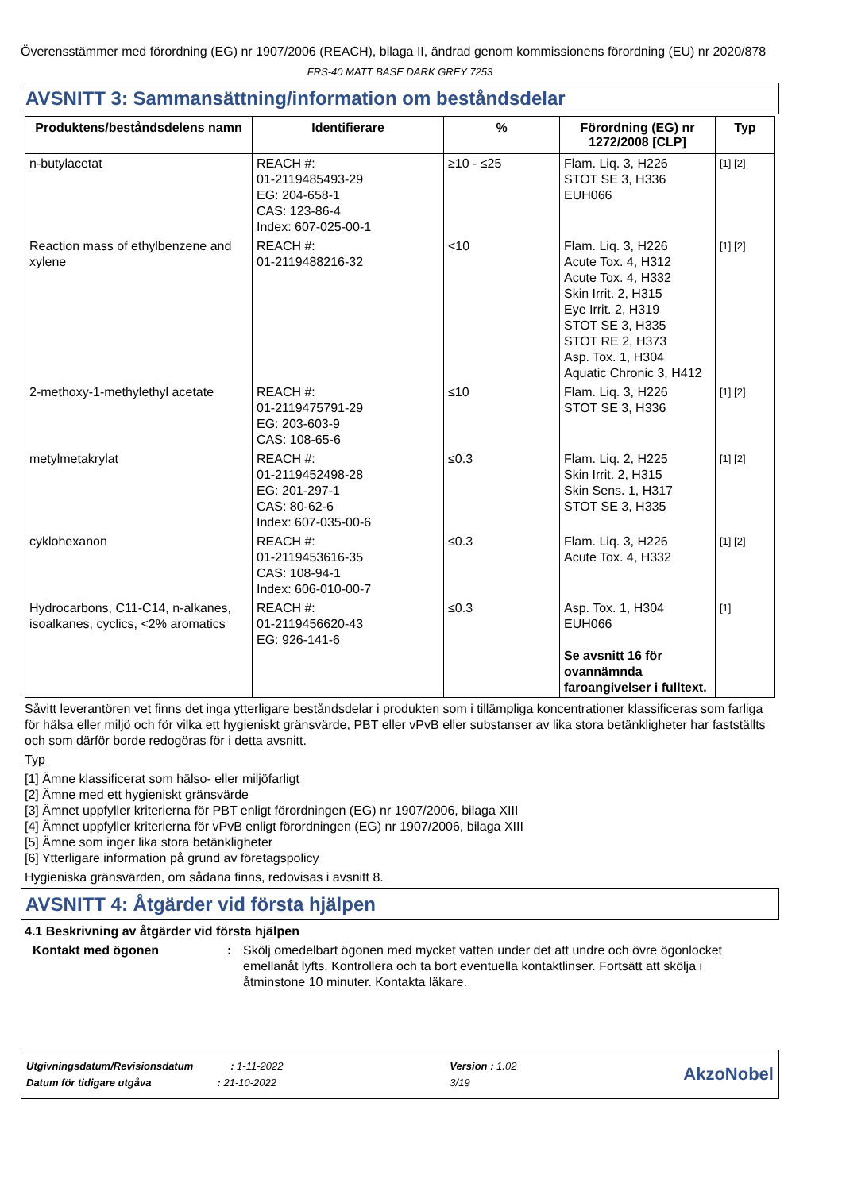Överensstämmer med förordning (EG) nr 1907/2006 (REACH), bilaga II, ändrad genom kommissionens förordning (EU) nr 2020/878
FRS-40 MATT BASE DARK GREY 7253
AVSNITT 3: Sammansättning/information om beståndsdelar
| Produktens/beståndsdelens namn | Identifierare | % | Förordning (EG) nr 1272/2008 [CLP] | Typ |
| --- | --- | --- | --- | --- |
| n-butylacetat | REACH #: 01-2119485493-29 EG: 204-658-1 CAS: 123-86-4 Index: 607-025-00-1 | ≥10 - ≤25 | Flam. Liq. 3, H226 STOT SE 3, H336 EUH066 | [1] [2] |
| Reaction mass of ethylbenzene and xylene | REACH #: 01-2119488216-32 | <10 | Flam. Liq. 3, H226 Acute Tox. 4, H312 Acute Tox. 4, H332 Skin Irrit. 2, H315 Eye Irrit. 2, H319 STOT SE 3, H335 STOT RE 2, H373 Asp. Tox. 1, H304 Aquatic Chronic 3, H412 | [1] [2] |
| 2-methoxy-1-methylethyl acetate | REACH #: 01-2119475791-29 EG: 203-603-9 CAS: 108-65-6 | ≤10 | Flam. Liq. 3, H226 STOT SE 3, H336 | [1] [2] |
| metylmetakrylat | REACH #: 01-2119452498-28 EG: 201-297-1 CAS: 80-62-6 Index: 607-035-00-6 | ≤0.3 | Flam. Liq. 2, H225 Skin Irrit. 2, H315 Skin Sens. 1, H317 STOT SE 3, H335 | [1] [2] |
| cyklohexanon | REACH #: 01-2119453616-35 CAS: 108-94-1 Index: 606-010-00-7 | ≤0.3 | Flam. Liq. 3, H226 Acute Tox. 4, H332 | [1] [2] |
| Hydrocarbons, C11-C14, n-alkanes, isoalkanes, cyclics, <2% aromatics | REACH #: 01-2119456620-43 EG: 926-141-6 | ≤0.3 | Asp. Tox. 1, H304 EUH066 Se avsnitt 16 för ovannämnda faroangivelser i fulltext. | [1] |
Såvitt leverantören vet finns det inga ytterligare beståndsdelar i produkten som i tillämpliga koncentrationer klassificeras som farliga för hälsa eller miljö och för vilka ett hygieniskt gränsvärde, PBT eller vPvB eller substanser av lika stora betänkligheter har fastställts och som därför borde redogöras för i detta avsnitt.
Typ
[1] Ämne klassificerat som hälso- eller miljöfarligt
[2] Ämne med ett hygieniskt gränsvärde
[3] Ämnet uppfyller kriterierna för PBT enligt förordningen (EG) nr 1907/2006, bilaga XIII
[4] Ämnet uppfyller kriterierna för vPvB enligt förordningen (EG) nr 1907/2006, bilaga XIII
[5] Ämne som inger lika stora betänkligheter
[6] Ytterligare information på grund av företagspolicy
Hygieniska gränsvärden, om sådana finns, redovisas i avsnitt 8.
AVSNITT 4: Åtgärder vid första hjälpen
4.1 Beskrivning av åtgärder vid första hjälpen
Kontakt med ögonen: Skölj omedelbart ögonen med mycket vatten under det att undre och övre ögonlocket emellanåt lyfts. Kontrollera och ta bort eventuella kontaktlinser. Fortsätt att skölja i åtminstone 10 minuter. Kontakta läkare.
Utgivningsdatum/Revisionsdatum : 1-11-2022
Datum för tidigare utgåva : 21-10-2022
Version : 1.02
3/19
AkzoNobel